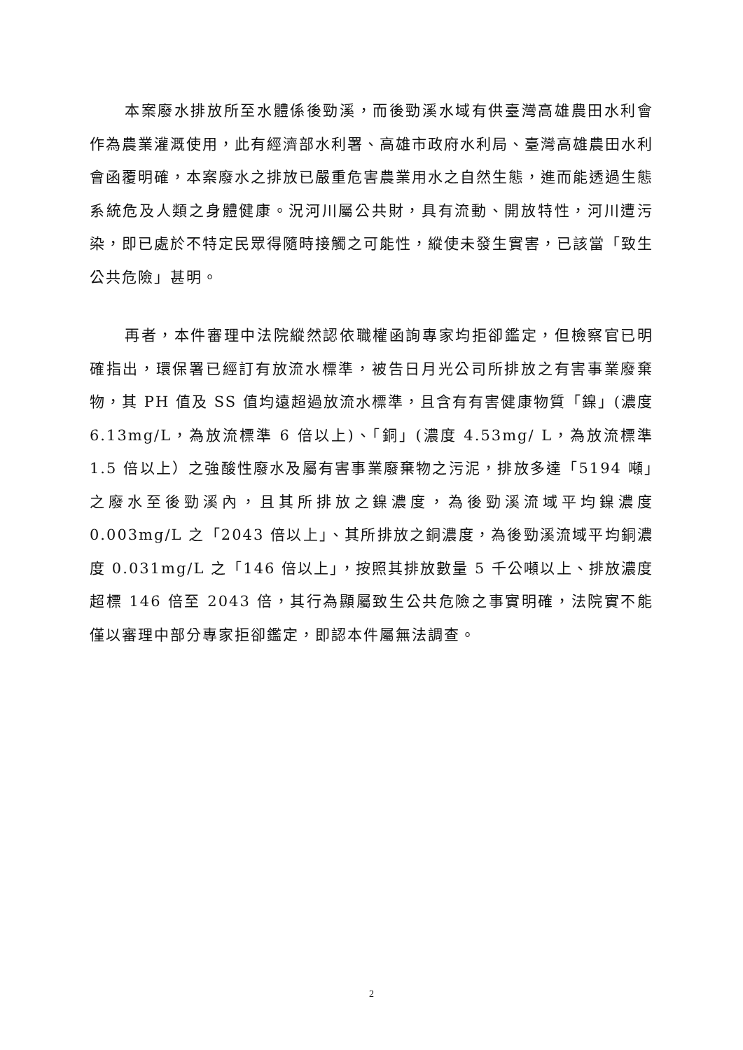本案廢水排放所至水體係後勁溪，而後勁溪水域有供臺灣高雄農田水利會作為農業灌溉使用，此有經濟部水利署、高雄市政府水利局、臺灣高雄農田水利會函覆明確，本案廢水之排放已嚴重危害農業用水之自然生態，進而能透過生態系統危及人類之身體健康。況河川屬公共財，具有流動、開放特性，河川遭污染，即已處於不特定民眾得隨時接觸之可能性，縱使未發生實害，已該當「致生公共危險」甚明。
再者，本件審理中法院縱然認依職權函詢專家均拒卻鑑定，但檢察官已明確指出，環保署已經訂有放流水標準，被告日月光公司所排放之有害事業廢棄物，其 PH 值及 SS 值均遠超過放流水標準，且含有有害健康物質「鎳」(濃度 6.13mg/L，為放流標準 6 倍以上)、「銅」(濃度 4.53mg/ L，為放流標準 1.5 倍以上）之強酸性廢水及屬有害事業廢棄物之污泥，排放多達「5194 噸」之廢水至後勁溪內，且其所排放之鎳濃度，為後勁溪流域平均鎳濃度 0.003mg/L 之「2043 倍以上」、其所排放之銅濃度，為後勁溪流域平均銅濃度 0.031mg/L 之「146 倍以上」，按照其排放數量 5 千公噸以上、排放濃度超標 146 倍至 2043 倍，其行為顯屬致生公共危險之事實明確，法院實不能僅以審理中部分專家拒卻鑑定，即認本件屬無法調查。
2